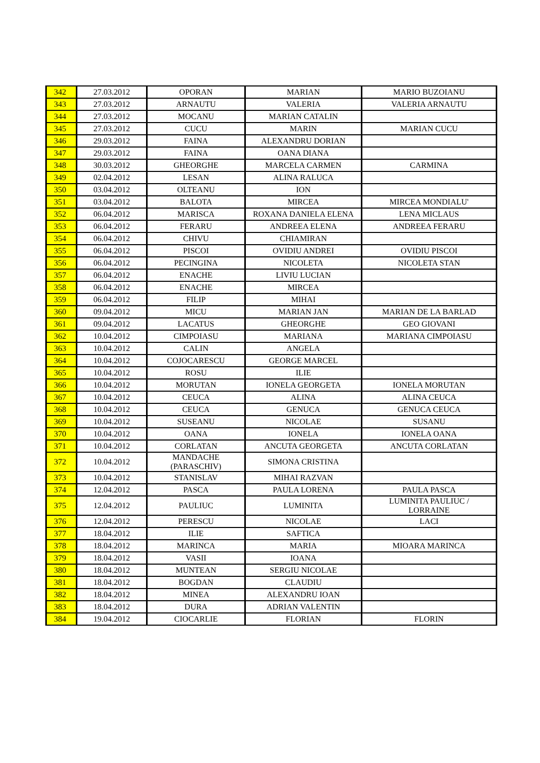| 342 | 27.03.2012 | OPORAN | MARIAN | MARIO BUZOIANU |
| 343 | 27.03.2012 | ARNAUTU | VALERIA | VALERIA ARNAUTU |
| 344 | 27.03.2012 | MOCANU | MARIAN CATALIN | |
| 345 | 27.03.2012 | CUCU | MARIN | MARIAN CUCU |
| 346 | 29.03.2012 | FAINA | ALEXANDRU DORIAN | |
| 347 | 29.03.2012 | FAINA | OANA DIANA | |
| 348 | 30.03.2012 | GHEORGHE | MARCELA CARMEN | CARMINA |
| 349 | 02.04.2012 | LESAN | ALINA RALUCA | |
| 350 | 03.04.2012 | OLTEANU | ION | |
| 351 | 03.04.2012 | BALOTA | MIRCEA | MIRCEA MONDIALU' |
| 352 | 06.04.2012 | MARISCA | ROXANA DANIELA ELENA | LENA MICLAUS |
| 353 | 06.04.2012 | FERARU | ANDREEA ELENA | ANDREEA FERARU |
| 354 | 06.04.2012 | CHIVU | CHIAMIRAN | |
| 355 | 06.04.2012 | PISCOI | OVIDIU ANDREI | OVIDIU PISCOI |
| 356 | 06.04.2012 | PECINGINA | NICOLETA | NICOLETA STAN |
| 357 | 06.04.2012 | ENACHE | LIVIU LUCIAN | |
| 358 | 06.04.2012 | ENACHE | MIRCEA | |
| 359 | 06.04.2012 | FILIP | MIHAI | |
| 360 | 09.04.2012 | MICU | MARIAN JAN | MARIAN DE LA BARLAD |
| 361 | 09.04.2012 | LACATUS | GHEORGHE | GEO GIOVANI |
| 362 | 10.04.2012 | CIMPOIASU | MARIANA | MARIANA CIMPOIASU |
| 363 | 10.04.2012 | CALIN | ANGELA | |
| 364 | 10.04.2012 | COJOCARESCU | GEORGE MARCEL | |
| 365 | 10.04.2012 | ROSU | ILIE | |
| 366 | 10.04.2012 | MORUTAN | IONELA GEORGETA | IONELA MORUTAN |
| 367 | 10.04.2012 | CEUCA | ALINA | ALINA CEUCA |
| 368 | 10.04.2012 | CEUCA | GENUCA | GENUCA CEUCA |
| 369 | 10.04.2012 | SUSEANU | NICOLAE | SUSANU |
| 370 | 10.04.2012 | OANA | IONELA | IONELA OANA |
| 371 | 10.04.2012 | CORLATAN | ANCUTA GEORGETA | ANCUTA CORLATAN |
| 372 | 10.04.2012 | MANDACHE (PARASCHIV) | SIMONA CRISTINA | |
| 373 | 10.04.2012 | STANISLAV | MIHAI RAZVAN | |
| 374 | 12.04.2012 | PASCA | PAULA LORENA | PAULA PASCA |
| 375 | 12.04.2012 | PAULIUC | LUMINITA | LUMINITA PAULIUC / LORRAINE |
| 376 | 12.04.2012 | PERESCU | NICOLAE | LACI |
| 377 | 18.04.2012 | ILIE | SAFTICA | |
| 378 | 18.04.2012 | MARINCA | MARIA | MIOARA MARINCA |
| 379 | 18.04.2012 | VASII | IOANA | |
| 380 | 18.04.2012 | MUNTEAN | SERGIU NICOLAE | |
| 381 | 18.04.2012 | BOGDAN | CLAUDIU | |
| 382 | 18.04.2012 | MINEA | ALEXANDRU IOAN | |
| 383 | 18.04.2012 | DURA | ADRIAN VALENTIN | |
| 384 | 19.04.2012 | CIOCARLIE | FLORIAN | FLORIN |